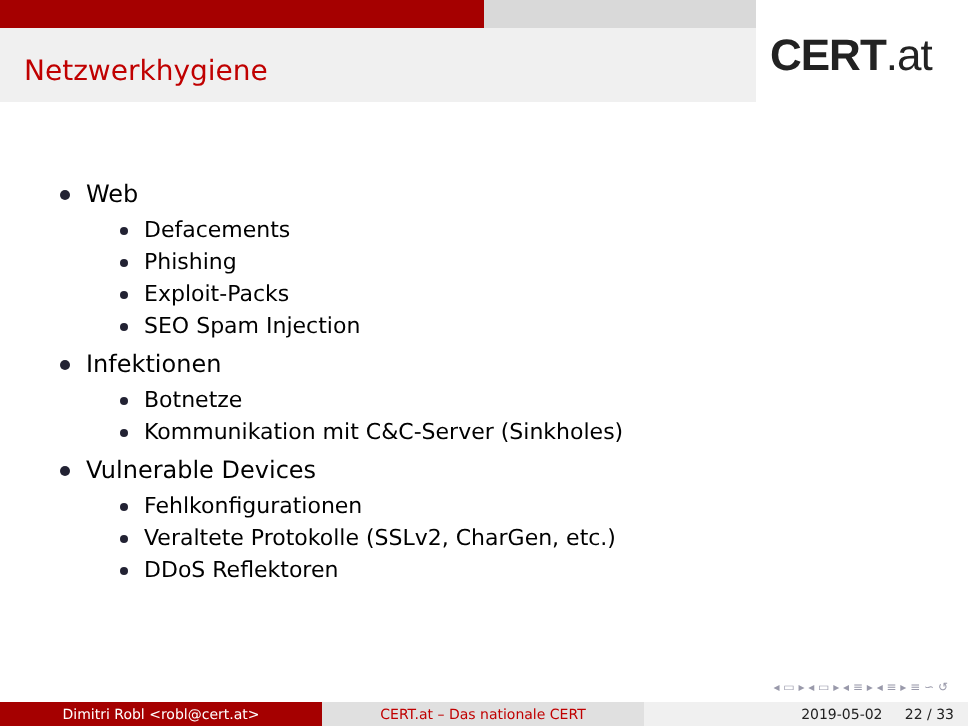Netzwerkhygiene CERT.at
Web
Defacements
Phishing
Exploit-Packs
SEO Spam Injection
Infektionen
Botnetze
Kommunikation mit C&C-Server (Sinkholes)
Vulnerable Devices
Fehlkonfigurationen
Veraltete Protokolle (SSLv2, CharGen, etc.)
DDoS Reflektoren
◂ ▭ ▸ ◂ ▭ ▸ ◂ ≡ ▸ ◂ ≡ ▸ ≡ ∽ ↺
Dimitri Robl <robl@cert.at> CERT.at – Das nationale CERT 2019-05-02 22 / 33